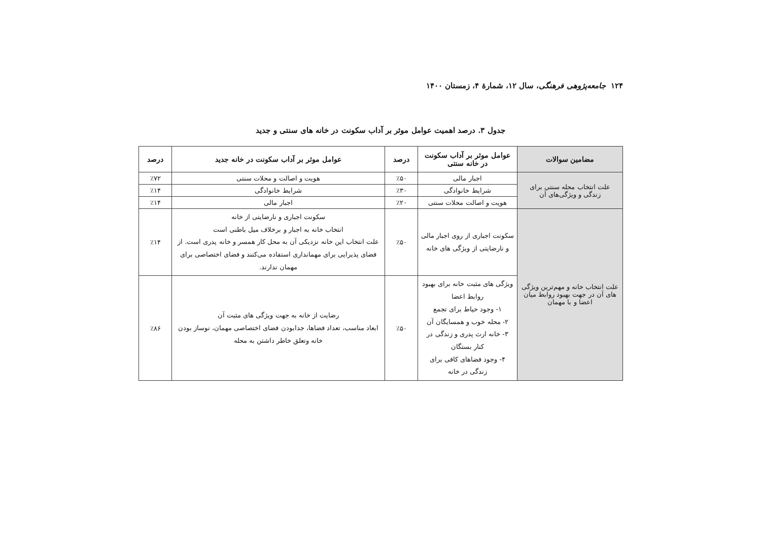۱۲۴ جامعه‌پژوهی فرهنگی، سال ۱۲، شمارهٔ ۴، زمستان ۱۴۰۰
جدول ۳. درصد اهمیت عوامل موثر بر آداب سکونت در خانه های سنتی و جدید
| مضامین سوالات | عوامل موثر بر آداب سکونت در خانه سنتی | درصد | عوامل موثر بر آداب سکونت در خانه جدید | درصد |
| --- | --- | --- | --- | --- |
| علت انتخاب محله سنتی برای زندگی و ویژگی‌های آن | اجبار مالی | ٪۵۰ | هویت و اصالت و محلات سنتی | ٪۷۲ |
| | شرایط خانوادگی | ٪۳۰ | شرایط خانوادگی | ٪۱۴ |
| | هویت و اصالت محلات سنتی | ٪۲۰ | اجبار مالی | ٪۱۴ |
| علت انتخاب خانه و مهم‌ترین ویژگی های آن در جهت بهبود روابط میان اعضا و با مهمان | سکونت اجباری از روی اجبار مالی و نارضایتی از ویژگی های خانه | ٪۵۰ | سکونت اجباری و نارضایتی از خانه انتخاب خانه به اجبار و برخلاف میل باطنی است علت انتخاب این خانه نزدیکی آن به محل کار همسر و خانه پدری است. از فضای پذیرایی برای مهمانداری استفاده می‌کنند و فضای اختصاصی برای مهمان ندارند. | ٪۱۴ |
| | ویژگی های مثبت خانه برای بهبود روابط اعضا ۱- وجود حیاط برای تجمع ۲- محله خوب و همسایگان آن ۳- خانه ارث پدری و زندگی در کنار بستگان ۴- وجود فضاهای کافی برای زندگی در خانه | ٪۵۰ | رضایت از خانه به جهت ویژگی های مثبت آن ابعاد مناسب، تعداد فضاها، جدابودن فضای اختصاصی مهمان، نوساز بودن خانه وتعلق خاطر داشتن به محله | ٪۸۶ |